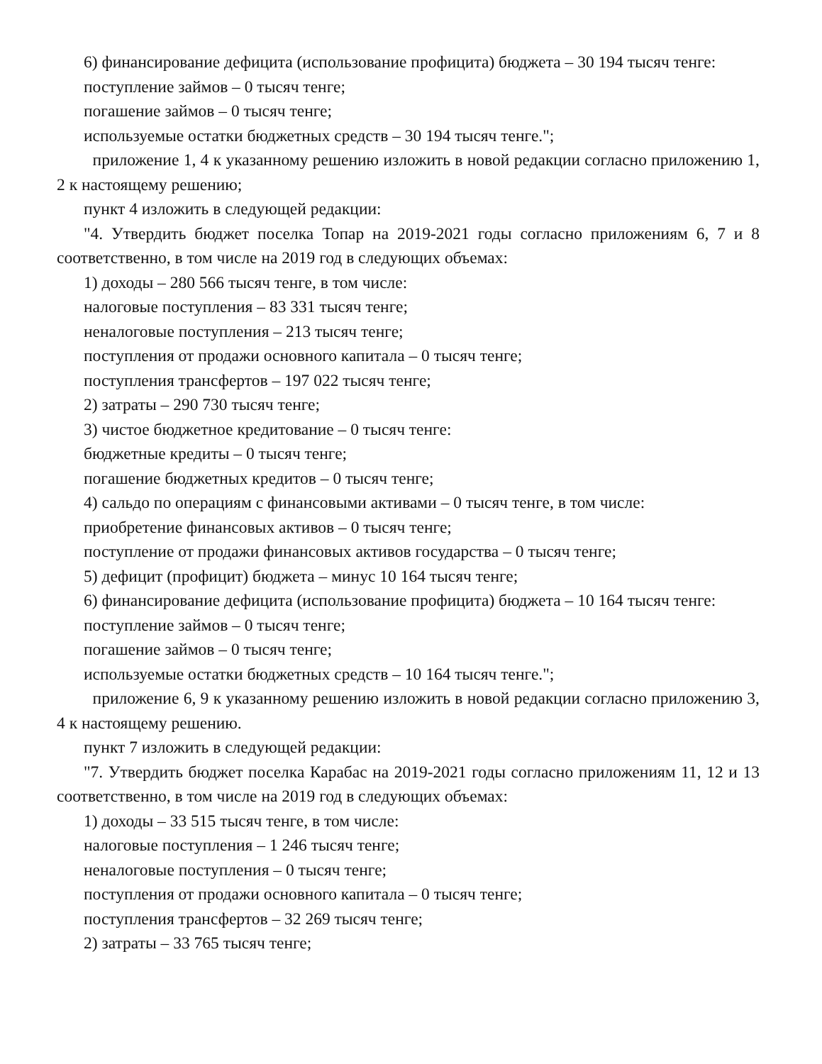6) финансирование дефицита (использование профицита) бюджета – 30 194 тысяч тенге:
поступление займов – 0 тысяч тенге;
погашение займов – 0 тысяч тенге;
используемые остатки бюджетных средств – 30 194 тысяч тенге.";
приложение 1, 4 к указанному решению изложить в новой редакции согласно приложению 1, 2 к настоящему решению;
пункт 4 изложить в следующей редакции:
"4. Утвердить бюджет поселка Топар на 2019-2021 годы согласно приложениям 6, 7 и 8 соответственно, в том числе на 2019 год в следующих объемах:
1) доходы – 280 566 тысяч тенге, в том числе:
налоговые поступления – 83 331 тысяч тенге;
неналоговые поступления – 213 тысяч тенге;
поступления от продажи основного капитала – 0 тысяч тенге;
поступления трансфертов – 197 022 тысяч тенге;
2) затраты – 290 730 тысяч тенге;
3) чистое бюджетное кредитование – 0 тысяч тенге:
бюджетные кредиты – 0 тысяч тенге;
погашение бюджетных кредитов – 0 тысяч тенге;
4) сальдо по операциям с финансовыми активами – 0 тысяч тенге, в том числе:
приобретение финансовых активов – 0 тысяч тенге;
поступление от продажи финансовых активов государства – 0 тысяч тенге;
5) дефицит (профицит) бюджета – минус 10 164 тысяч тенге;
6) финансирование дефицита (использование профицита) бюджета – 10 164 тысяч тенге:
поступление займов – 0 тысяч тенге;
погашение займов – 0 тысяч тенге;
используемые остатки бюджетных средств – 10 164 тысяч тенге.";
приложение 6, 9 к указанному решению изложить в новой редакции согласно приложению 3, 4 к настоящему решению.
пункт 7 изложить в следующей редакции:
"7. Утвердить бюджет поселка Карабас на 2019-2021 годы согласно приложениям 11, 12 и 13 соответственно, в том числе на 2019 год в следующих объемах:
1) доходы – 33 515 тысяч тенге, в том числе:
налоговые поступления – 1 246 тысяч тенге;
неналоговые поступления – 0 тысяч тенге;
поступления от продажи основного капитала – 0 тысяч тенге;
поступления трансфертов – 32 269 тысяч тенге;
2) затраты – 33 765 тысяч тенге;